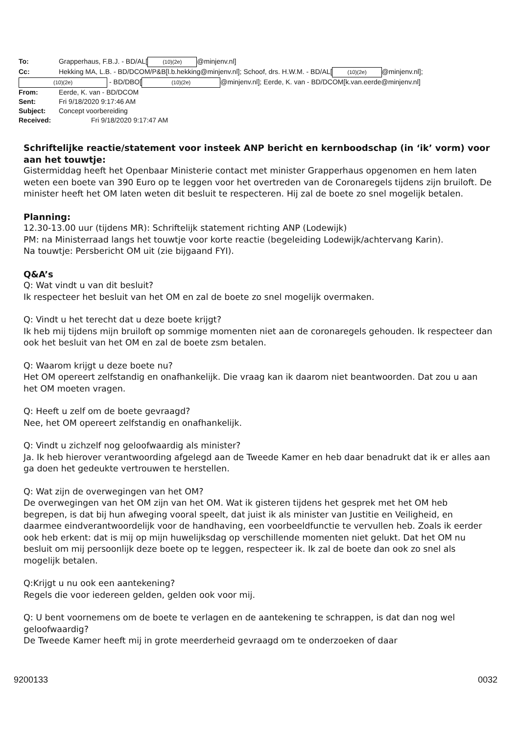To: Grapperhaus, F.B.J. - BD/AL[(10)(2e) @minjenv.nl]
Cc: Hekking MA, L.B. - BD/DCOM/P&B[l.b.hekking@minjenv.nl]; Schoof, drs. H.W.M. - BD/AL[(10)(2e) @minjenv.nl];
(10)(2e) - BD/DBO[(10)(2e) @minjenv.nl]; Eerde, K. van - BD/DCOM[k.van.eerde@minjenv.nl]
From: Eerde, K. van - BD/DCOM
Sent: Fri 9/18/2020 9:17:46 AM
Subject: Concept voorbereiding
Received: Fri 9/18/2020 9:17:47 AM
Schriftelijke reactie/statement voor insteek ANP bericht en kernboodschap (in ‘ik’ vorm) voor aan het touwtje:
Gistermiddag heeft het Openbaar Ministerie contact met minister Grapperhaus opgenomen en hem laten weten een boete van 390 Euro op te leggen voor het overtreden van de Coronaregels tijdens zijn bruiloft. De minister heeft het OM laten weten dit besluit te respecteren. Hij zal de boete zo snel mogelijk betalen.
Planning:
12.30-13.00 uur (tijdens MR): Schriftelijk statement richting ANP (Lodewijk)
PM: na Ministerraad langs het touwtje voor korte reactie (begeleiding Lodewijk/achtervang Karin).
Na touwtje: Persbericht OM uit (zie bijgaand FYI).
Q&A’s
Q: Wat vindt u van dit besluit?
Ik respecteer het besluit van het OM en zal de boete zo snel mogelijk overmaken.
Q: Vindt u het terecht dat u deze boete krijgt?
Ik heb mij tijdens mijn bruiloft op sommige momenten niet aan de coronaregels gehouden. Ik respecteer dan ook het besluit van het OM en zal de boete zsm betalen.
Q: Waarom krijgt u deze boete nu?
Het OM opereert zelfstandig en onafhankelijk. Die vraag kan ik daarom niet beantwoorden. Dat zou u aan het OM moeten vragen.
Q: Heeft u zelf om de boete gevraagd?
Nee, het OM opereert zelfstandig en onafhankelijk.
Q: Vindt u zichzelf nog geloofwaardig als minister?
Ja. Ik heb hierover verantwoording afgelegd aan de Tweede Kamer en heb daar benadrukt dat ik er alles aan ga doen het gedeukte vertrouwen te herstellen.
Q: Wat zijn de overwegingen van het OM?
De overwegingen van het OM zijn van het OM. Wat ik gisteren tijdens het gesprek met het OM heb begrepen, is dat bij hun afweging vooral speelt, dat juist ik als minister van Justitie en Veiligheid, en daarmee eindverantwoordelijk voor de handhaving, een voorbeeldfunctie te vervullen heb. Zoals ik eerder ook heb erkent: dat is mij op mijn huwelijksdag op verschillende momenten niet gelukt. Dat het OM nu besluit om mij persoonlijk deze boete op te leggen, respecteer ik. Ik zal de boete dan ook zo snel als mogelijk betalen.
Q:Krijgt u nu ook een aantekening?
Regels die voor iedereen gelden, gelden ook voor mij.
Q: U bent voornemens om de boete te verlagen en de aantekening te schrappen, is dat dan nog wel geloofwaardig?
De Tweede Kamer heeft mij in grote meerderheid gevraagd om te onderzoeken of daar
9200133 0032